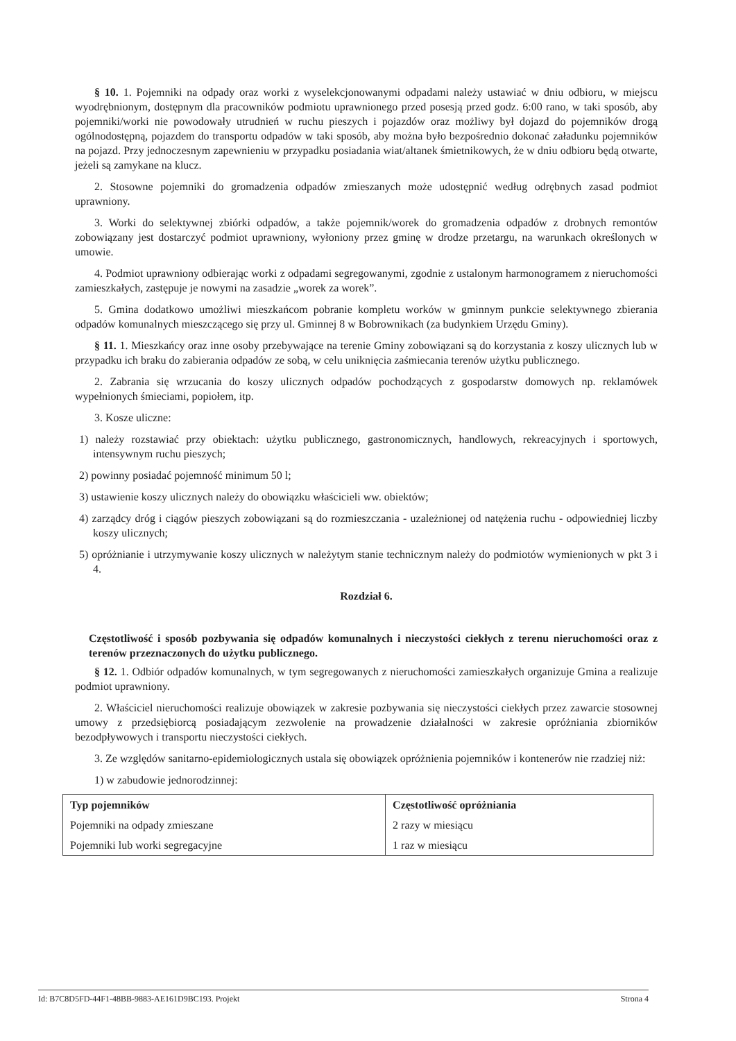§ 10. 1. Pojemniki na odpady oraz worki z wyselekcjonowanymi odpadami należy ustawiać w dniu odbioru, w miejscu wyodrębnionym, dostępnym dla pracowników podmiotu uprawnionego przed posesją przed godz. 6:00 rano, w taki sposób, aby pojemniki/worki nie powodowały utrudnień w ruchu pieszych i pojazdów oraz możliwy był dojazd do pojemników drogą ogólnodostępną, pojazdem do transportu odpadów w taki sposób, aby można było bezpośrednio dokonać załadunku pojemników na pojazd. Przy jednoczesnym zapewnieniu w przypadku posiadania wiat/altanek śmietnikowych, że w dniu odbioru będą otwarte, jeżeli są zamykane na klucz.
2. Stosowne pojemniki do gromadzenia odpadów zmieszanych może udostępnić według odrębnych zasad podmiot uprawniony.
3. Worki do selektywnej zbiórki odpadów, a także pojemnik/worek do gromadzenia odpadów z drobnych remontów zobowiązany jest dostarczyć podmiot uprawniony, wyłoniony przez gminę w drodze przetargu, na warunkach określonych w umowie.
4. Podmiot uprawniony odbierając worki z odpadami segregowanymi, zgodnie z ustalonym harmonogramem z nieruchomości zamieszkałych, zastępuje je nowymi na zasadzie „worek za worek”.
5. Gmina dodatkowo umożliwi mieszkańcom pobranie kompletu worków w gminnym punkcie selektywnego zbierania odpadów komunalnych mieszczącego się przy ul. Gminnej 8 w Bobrownikach (za budynkiem Urzędu Gminy).
§ 11. 1. Mieszkańcy oraz inne osoby przebywające na terenie Gminy zobowiązani są do korzystania z koszy ulicznych lub w przypadku ich braku do zabierania odpadów ze sobą, w celu uniknięcia zaśmiecania terenów użytku publicznego.
2. Zabrania się wrzucania do koszy ulicznych odpadów pochodzących z gospodarstw domowych np. reklamówek wypełnionych śmieciami, popiołem, itp.
3. Kosze uliczne:
1) należy rozstawiać przy obiektach: użytku publicznego, gastronomicznych, handlowych, rekreacyjnych i sportowych, intensywnym ruchu pieszych;
2) powinny posiadać pojemność minimum 50 l;
3) ustawienie koszy ulicznych należy do obowiązku właścicieli ww. obiektów;
4) zarządcy dróg i ciągów pieszych zobowiązani są do rozmieszczania - uzależnionej od natężenia ruchu - odpowiedniej liczby koszy ulicznych;
5) opróżnianie i utrzymywanie koszy ulicznych w należytym stanie technicznym należy do podmiotów wymienionych w pkt 3 i 4.
Rozdział 6.
Częstotliwość i sposób pozbywania się odpadów komunalnych i nieczystości ciekłych z terenu nieruchomości oraz z terenów przeznaczonych do użytku publicznego.
§ 12. 1. Odbiór odpadów komunalnych, w tym segregowanych z nieruchomości zamieszkałych organizuje Gmina a realizuje podmiot uprawniony.
2. Właściciel nieruchomości realizuje obowiązek w zakresie pozbywania się nieczystości ciekłych przez zawarcie stosownej umowy z przedsiębiorcą posiadającym zezwolenie na prowadzenie działalności w zakresie opróżniania zbiorników bezodpływowych i transportu nieczystości ciekłych.
3. Ze względów sanitarno-epidemiologicznych ustala się obowiązek opróżnienia pojemników i kontenerów nie rzadziej niż:
1) w zabudowie jednorodzinnej:
| Typ pojemników | Częstotliwość opróżniania |
| --- | --- |
| Pojemniki na odpady zmieszane | 2 razy w miesiącu |
| Pojemniki lub worki segregacyjne | 1 raz w miesiącu |
Id: B7C8D5FD-44F1-48BB-9883-AE161D9BC193. Projekt Strona 4